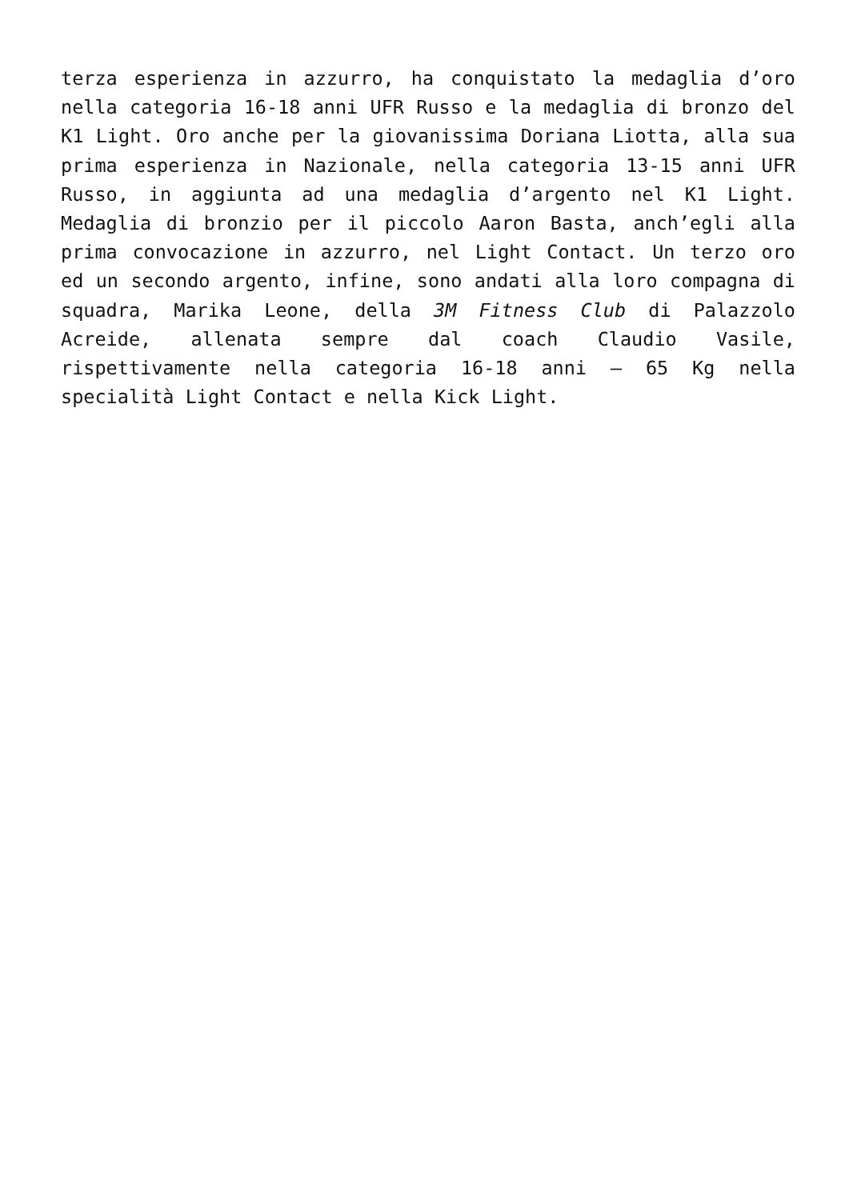terza esperienza in azzurro, ha conquistato la medaglia d’oro nella categoria 16-18 anni UFR Russo e la medaglia di bronzo del K1 Light. Oro anche per la giovanissima Doriana Liotta, alla sua prima esperienza in Nazionale, nella categoria 13-15 anni UFR Russo, in aggiunta ad una medaglia d’argento nel K1 Light. Medaglia di bronzio per il piccolo Aaron Basta, anch’egli alla prima convocazione in azzurro, nel Light Contact. Un terzo oro ed un secondo argento, infine, sono andati alla loro compagna di squadra, Marika Leone, della 3M Fitness Club di Palazzolo Acreide, allenata sempre dal coach Claudio Vasile, rispettivamente nella categoria 16-18 anni – 65 Kg nella specialità Light Contact e nella Kick Light.